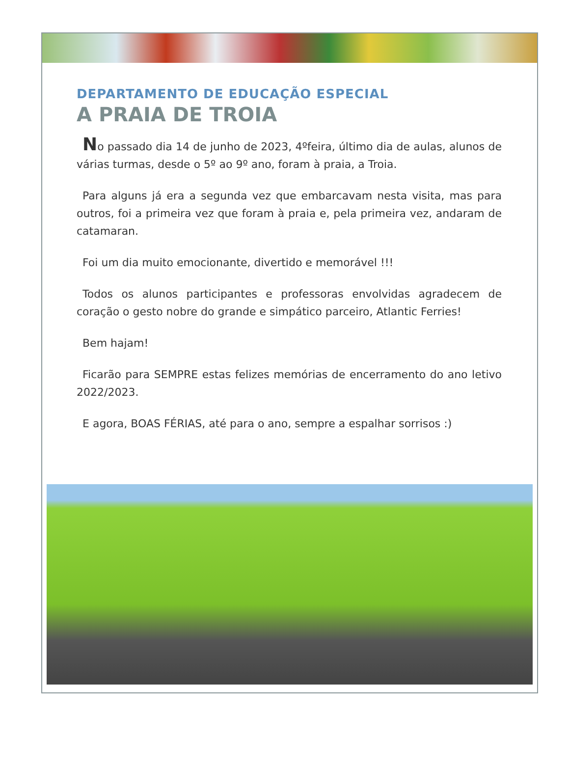DEPARTAMENTO DE EDUCAÇÃO ESPECIAL
A PRAIA DE TROIA
No passado dia 14 de junho de 2023, 4ºfeira, último dia de aulas, alunos de várias turmas, desde o 5º ao 9º ano, foram à praia, a Troia.
Para alguns já era a segunda vez que embarcavam nesta visita, mas para outros, foi a primeira vez que foram à praia e, pela primeira vez, andaram de catamaran.
Foi um dia muito emocionante, divertido e memorável !!!
Todos os alunos participantes e professoras envolvidas agradecem de coração o gesto nobre do grande e simpático parceiro, Atlantic Ferries!
Bem hajam!
Ficarão para SEMPRE estas felizes memórias de encerramento do ano letivo 2022/2023.
E agora, BOAS FÉRIAS, até para o ano, sempre a espalhar sorrisos :)